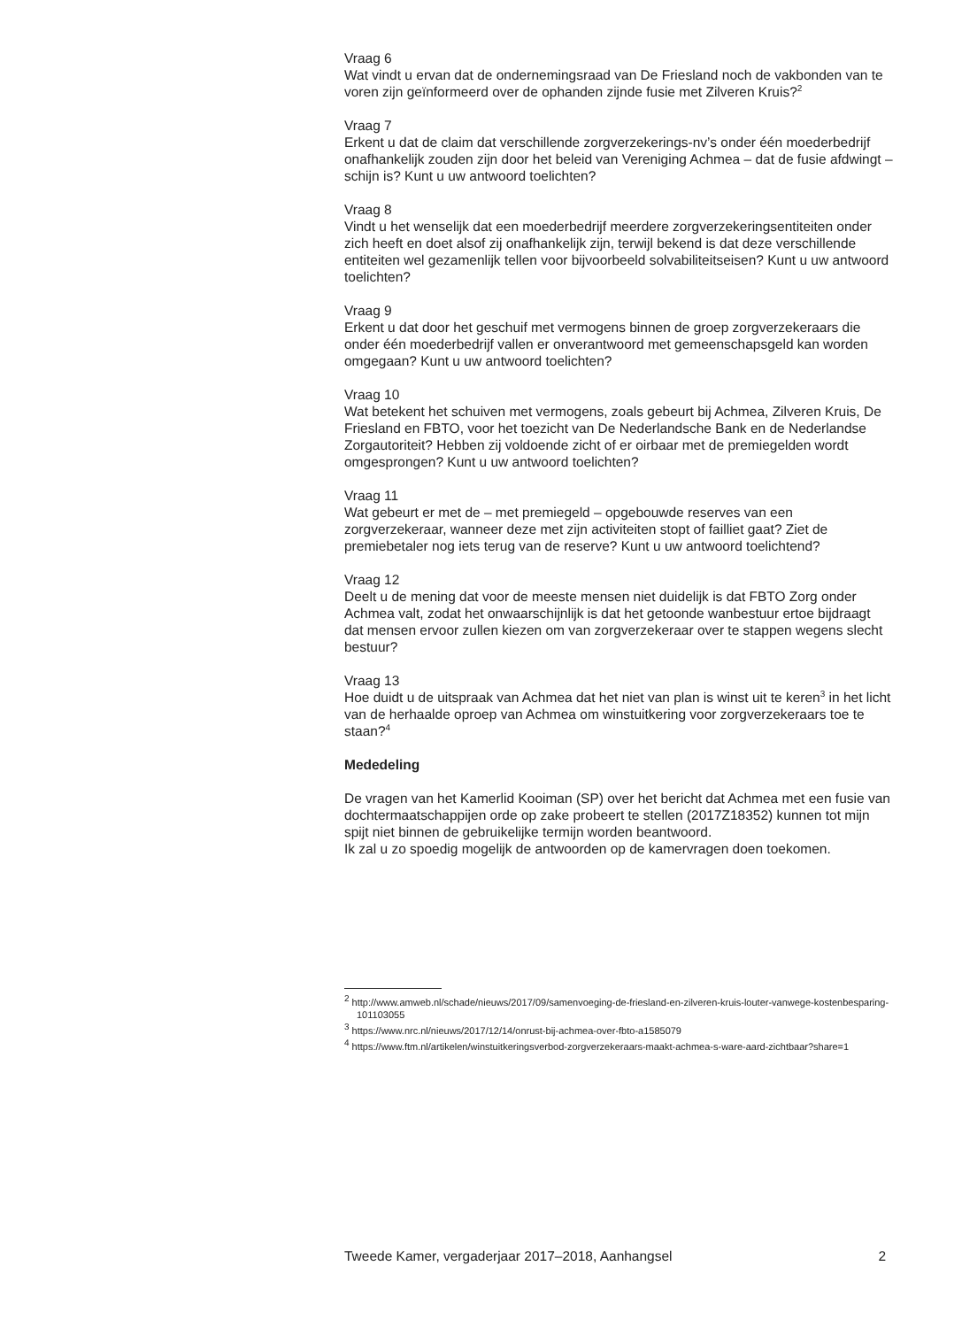Vraag 6
Wat vindt u ervan dat de ondernemingsraad van De Friesland noch de vakbonden van te voren zijn geïnformeerd over de ophanden zijnde fusie met Zilveren Kruis?<sup>2</sup>
Vraag 7
Erkent u dat de claim dat verschillende zorgverzekerings-nv’s onder één moederbedrijf onafhankelijk zouden zijn door het beleid van Vereniging Achmea – dat de fusie afdwingt – schijn is? Kunt u uw antwoord toelichten?
Vraag 8
Vindt u het wenselijk dat een moederbedrijf meerdere zorgverzekeringsentiteiten onder zich heeft en doet alsof zij onafhankelijk zijn, terwijl bekend is dat deze verschillende entiteiten wel gezamenlijk tellen voor bijvoorbeeld solvabiliteitseisen? Kunt u uw antwoord toelichten?
Vraag 9
Erkent u dat door het geschuif met vermogens binnen de groep zorgverzekeraars die onder één moederbedrijf vallen er onverantwoord met gemeenschapsgeld kan worden omgegaan? Kunt u uw antwoord toelichten?
Vraag 10
Wat betekent het schuiven met vermogens, zoals gebeurt bij Achmea, Zilveren Kruis, De Friesland en FBTO, voor het toezicht van De Nederlandsche Bank en de Nederlandse Zorgautoriteit? Hebben zij voldoende zicht of er oirbaar met de premiegelden wordt omgesprongen? Kunt u uw antwoord toelichten?
Vraag 11
Wat gebeurt er met de – met premiegeld – opgebouwde reserves van een zorgverzekeraar, wanneer deze met zijn activiteiten stopt of failliet gaat? Ziet de premiebetaler nog iets terug van de reserve? Kunt u uw antwoord toelichtend?
Vraag 12
Deelt u de mening dat voor de meeste mensen niet duidelijk is dat FBTO Zorg onder Achmea valt, zodat het onwaarschijnlijk is dat het getoonde wanbestuur ertoe bijdraagt dat mensen ervoor zullen kiezen om van zorgverzekeraar over te stappen wegens slecht bestuur?
Vraag 13
Hoe duidt u de uitspraak van Achmea dat het niet van plan is winst uit te keren<sup>3</sup> in het licht van de herhaalde oproep van Achmea om winstuitkering voor zorgverzekeraars toe te staan?<sup>4</sup>
Mededeling
De vragen van het Kamerlid Kooiman (SP) over het bericht dat Achmea met een fusie van dochtermaatschappijen orde op zake probeert te stellen (2017Z18352) kunnen tot mijn spijt niet binnen de gebruikelijke termijn worden beantwoord.
Ik zal u zo spoedig mogelijk de antwoorden op de kamervragen doen toekomen.
<sup>2</sup> http://www.amweb.nl/schade/nieuws/2017/09/samenvoeging-de-friesland-en-zilveren-kruis-louter-vanwege-kostenbesparing-101103055
<sup>3</sup> https://www.nrc.nl/nieuws/2017/12/14/onrust-bij-achmea-over-fbto-a1585079
<sup>4</sup> https://www.ftm.nl/artikelen/winstuitkeringsverbod-zorgverzekeraars-maakt-achmea-s-ware-aard-zichtbaar?share=1
Tweede Kamer, vergaderjaar 2017–2018, Aanhangsel 2